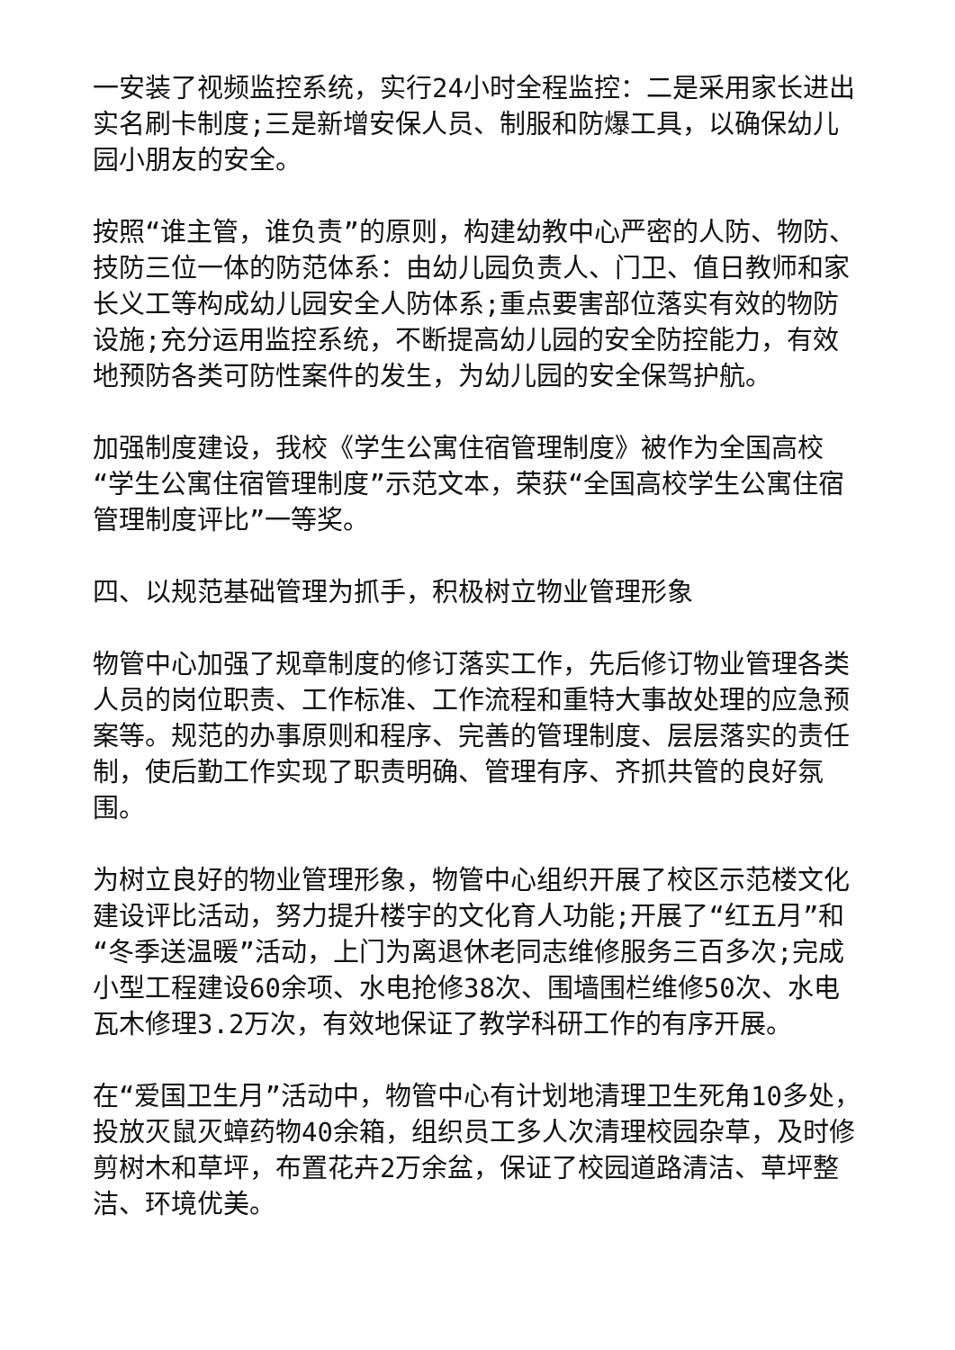一安装了视频监控系统，实行24小时全程监控：二是采用家长进出实名刷卡制度;三是新增安保人员、制服和防爆工具，以确保幼儿园小朋友的安全。
按照“谁主管，谁负责”的原则，构建幼教中心严密的人防、物防、技防三位一体的防范体系：由幼儿园负责人、门卫、值日教师和家长义工等构成幼儿园安全人防体系;重点要害部位落实有效的物防设施;充分运用监控系统，不断提高幼儿园的安全防控能力，有效地预防各类可防性案件的发生，为幼儿园的安全保驾护航。
加强制度建设，我校《学生公寓住宿管理制度》被作为全国高校“学生公寓住宿管理制度”示范文本，荣获“全国高校学生公寓住宿管理制度评比”一等奖。
四、以规范基础管理为抓手，积极树立物业管理形象
物管中心加强了规章制度的修订落实工作，先后修订物业管理各类人员的岗位职责、工作标准、工作流程和重特大事故处理的应急预案等。规范的办事原则和程序、完善的管理制度、层层落实的责任制，使后勤工作实现了职责明确、管理有序、齐抓共管的良好氛围。
为树立良好的物业管理形象，物管中心组织开展了校区示范楼文化建设评比活动，努力提升楼宇的文化育人功能;开展了“红五月”和“冬季送温暖”活动，上门为离退休老同志维修服务三百多次;完成小型工程建设60余项、水电抢修38次、围墙围栏维修50次、水电瓦木修理3.2万次，有效地保证了教学科研工作的有序开展。
在“爱国卫生月”活动中，物管中心有计划地清理卫生死角10多处，投放灭鼠灭蟑药物40余箱，组织员工多人次清理校园杂草，及时修剪树木和草坪，布置花卉2万余盆，保证了校园道路清洁、草坪整洁、环境优美。